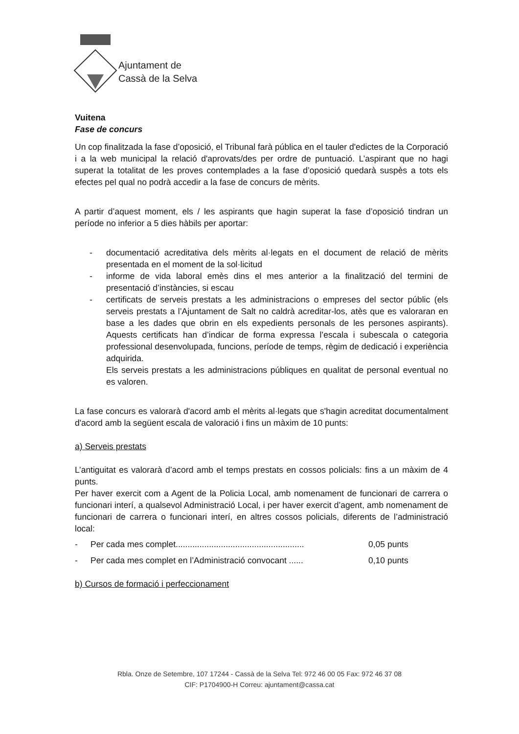Ajuntament de
Cassà de la Selva
Vuitena
Fase de concurs
Un cop finalitzada la fase d’oposició, el Tribunal farà pública en el tauler d'edictes de la Corporació i a la web municipal la relació d'aprovats/des per ordre de puntuació. L’aspirant que no hagi superat la totalitat de les proves contemplades a la fase d’oposició quedarà suspès a tots els efectes pel qual no podrà accedir a la fase de concurs de mèrits.
A partir d’aquest moment, els / les aspirants que hagin superat la fase d’oposició tindran un període no inferior a 5 dies hàbils per aportar:
- documentació acreditativa dels mèrits al·legats en el document de relació de mèrits presentada en el moment de la sol·licitud
- informe de vida laboral emès dins el mes anterior a la finalització del termini de presentació d’instàncies, si escau
- certificats de serveis prestats a les administracions o empreses del sector públic (els serveis prestats a l’Ajuntament de Salt no caldrà acreditar-los, atès que es valoraran en base a les dades que obrin en els expedients personals de les persones aspirants). Aquests certificats han d’indicar de forma expressa l’escala i subescala o categoria professional desenvolupada, funcions, període de temps, règim de dedicació i experiència adquirida.
Els serveis prestats a les administracions públiques en qualitat de personal eventual no es valoren.
La fase concurs es valorarà d'acord amb el mèrits al·legats que s'hagin acreditat documentalment d'acord amb la següent escala de valoració i fins un màxim de 10 punts:
a) Serveis prestats
L’antiguitat es valorarà d’acord amb el temps prestats en cossos policials: fins a un màxim de 4 punts.
Per haver exercit com a Agent de la Policia Local, amb nomenament de funcionari de carrera o funcionari interí, a qualsevol Administració Local, i per haver exercit d’agent, amb nomenament de funcionari de carrera o funcionari interí, en altres cossos policials, diferents de l’administració local:
- Per cada mes complet...................................................... 0,05 punts
- Per cada mes complet en l’Administració convocant ...... 0,10 punts
b) Cursos de formació i perfeccionament
Rbla. Onze de Setembre, 107 17244 - Cassà de la Selva Tel: 972 46 00 05 Fax: 972 46 37 08
CIF: P1704900-H Correu: ajuntament@cassa.cat